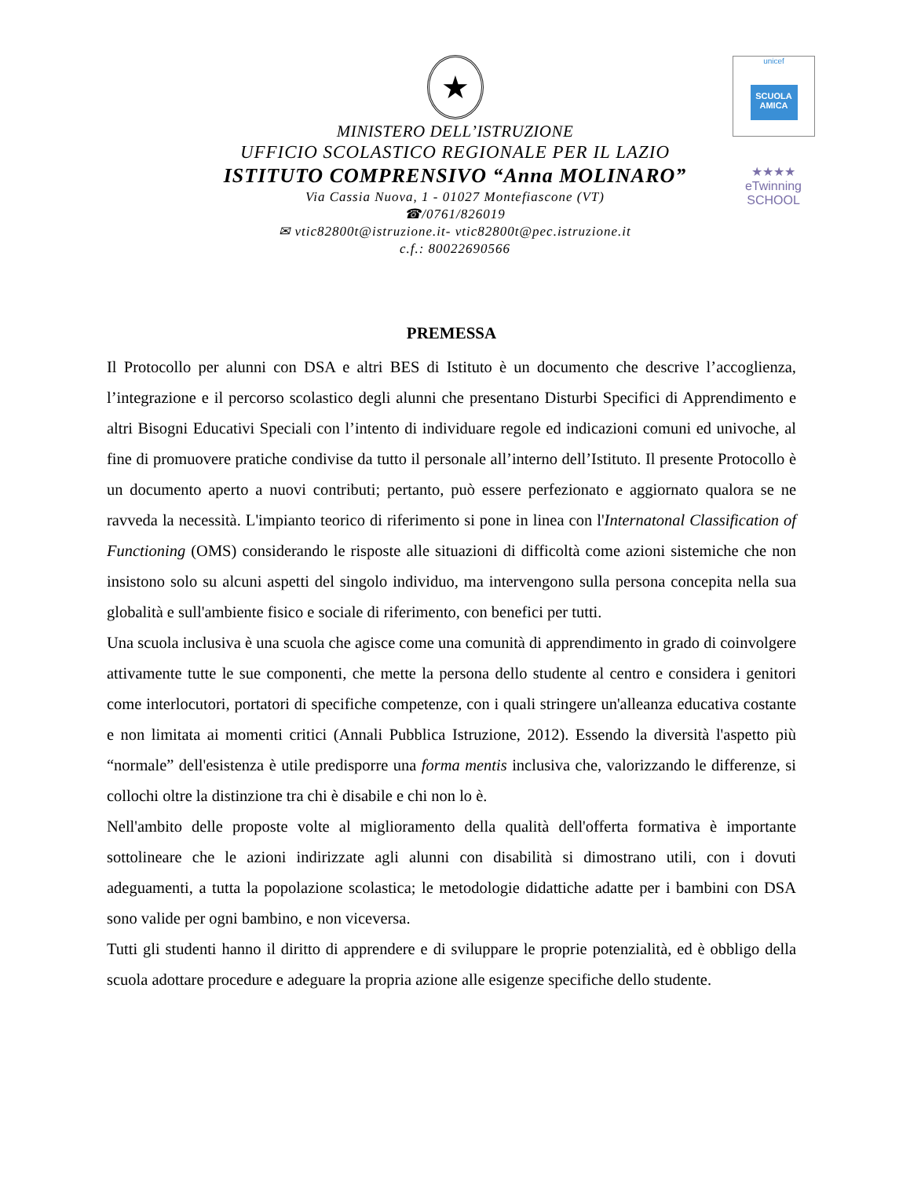★
MINISTERO DELL’ISTRUZIONE
UFFICIO SCOLASTICO REGIONALE PER IL LAZIO
ISTITUTO COMPRENSIVO “Anna MOLINARO”
Via Cassia Nuova, 1 - 01027 Montefiascone (VT)
☎/0761/826019
✉ vtic82800t@istruzione.it- vtic82800t@pec.istruzione.it
c.f.: 80022690566
unicef
SCUOLA AMICA
★★★★
eTwinning
SCHOOL
PREMESSA
Il Protocollo per alunni con DSA e altri BES di Istituto è un documento che descrive l’accoglienza, l’integrazione e il percorso scolastico degli alunni che presentano Disturbi Specifici di Apprendimento e altri Bisogni Educativi Speciali con l’intento di individuare regole ed indicazioni comuni ed univoche, al fine di promuovere pratiche condivise da tutto il personale all’interno dell’Istituto. Il presente Protocollo è un documento aperto a nuovi contributi; pertanto, può essere perfezionato e aggiornato qualora se ne ravveda la necessità. L'impianto teorico di riferimento si pone in linea con l'Internatonal Classification of Functioning (OMS) considerando le risposte alle situazioni di difficoltà come azioni sistemiche che non insistono solo su alcuni aspetti del singolo individuo, ma intervengono sulla persona concepita nella sua globalità e sull'ambiente fisico e sociale di riferimento, con benefici per tutti.
Una scuola inclusiva è una scuola che agisce come una comunità di apprendimento in grado di coinvolgere attivamente tutte le sue componenti, che mette la persona dello studente al centro e considera i genitori come interlocutori, portatori di specifiche competenze, con i quali stringere un'alleanza educativa costante e non limitata ai momenti critici (Annali Pubblica Istruzione, 2012). Essendo la diversità l'aspetto più “normale” dell'esistenza è utile predisporre una forma mentis inclusiva che, valorizzando le differenze, si collochi oltre la distinzione tra chi è disabile e chi non lo è.
Nell'ambito delle proposte volte al miglioramento della qualità dell'offerta formativa è importante sottolineare che le azioni indirizzate agli alunni con disabilità si dimostrano utili, con i dovuti adeguamenti, a tutta la popolazione scolastica; le metodologie didattiche adatte per i bambini con DSA sono valide per ogni bambino, e non viceversa.
Tutti gli studenti hanno il diritto di apprendere e di sviluppare le proprie potenzialità, ed è obbligo della scuola adottare procedure e adeguare la propria azione alle esigenze specifiche dello studente.